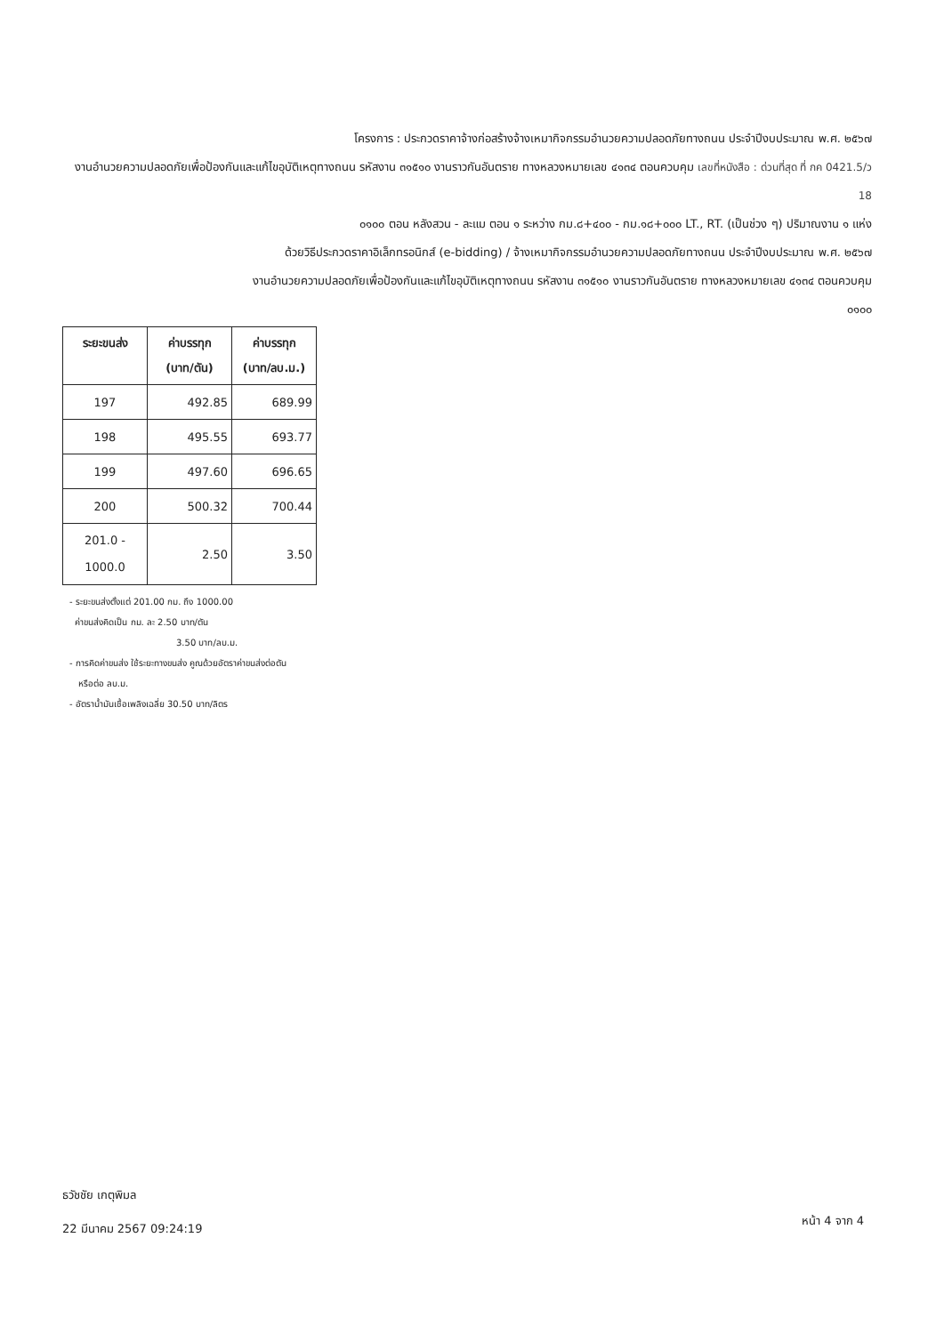โครงการ : ประกวดราคาจ้างก่อสร้างจ้างเหมากิจกรรมอำนวยความปลอดภัยทางถนน ประจำปีงบประมาณ พ.ศ. ๒๕๖๗
งานอำนวยความปลอดภัยเพื่อป้องกันและแก้ไขอุบัติเหตุทางถนน รหัสงาน ๓๑๕๑๐ งานราวกันอันตราย ทางหลวงหมายเลข ๔๑๓๔ ตอนควบคุม เลขที่หนังสือ : ด่วนที่สุด ที่ กค 0421.5/ว 18
๐๑๐๐ ตอน หลังสวน - ละแม ตอน ๑ ระหว่าง กม.๘+๔๐๐ - กม.๑๘+๐๐๐ LT., RT. (เป็นช่วง ๆ) ปริมาณงาน ๑ แห่ง
ด้วยวิธีประกวดราคาอิเล็กทรอนิกส์ (e-bidding) / จ้างเหมากิจกรรมอำนวยความปลอดภัยทางถนน ประจำปีงบประมาณ พ.ศ. ๒๕๖๗
งานอำนวยความปลอดภัยเพื่อป้องกันและแก้ไขอุบัติเหตุทางถนน รหัสงาน ๓๑๕๑๐ งานราวกันอันตราย ทางหลวงหมายเลข ๔๑๓๔ ตอนควบคุม
๐๑๐๐
| ระยะขนส่ง | ค่าบรรทุก (บาท/ตัน) | ค่าบรรทุก (บาท/ลบ.ม.) |
| --- | --- | --- |
| 197 | 492.85 | 689.99 |
| 198 | 495.55 | 693.77 |
| 199 | 497.60 | 696.65 |
| 200 | 500.32 | 700.44 |
| 201.0 - 1000.0 | 2.50 | 3.50 |
- ระยะขนส่งตั้งแต่ 201.00 กม. ถึง 1000.00
ค่าขนส่งคิดเป็น กม. ละ 2.50 บาท/ตัน
3.50 บาท/ลบ.ม.
- การคิดค่าขนส่ง ใช้ระยะทางขนส่ง คูณด้วยอัตราค่าขนส่งต่อตัน
หรือต่อ ลบ.ม.
- อัตราน้ำมันเชื้อเพลิงเฉลี่ย 30.50 บาท/ลิตร
ธวัชชัย เกตุพิมล
22 มีนาคม 2567 09:24:19
หน้า 4 จาก 4